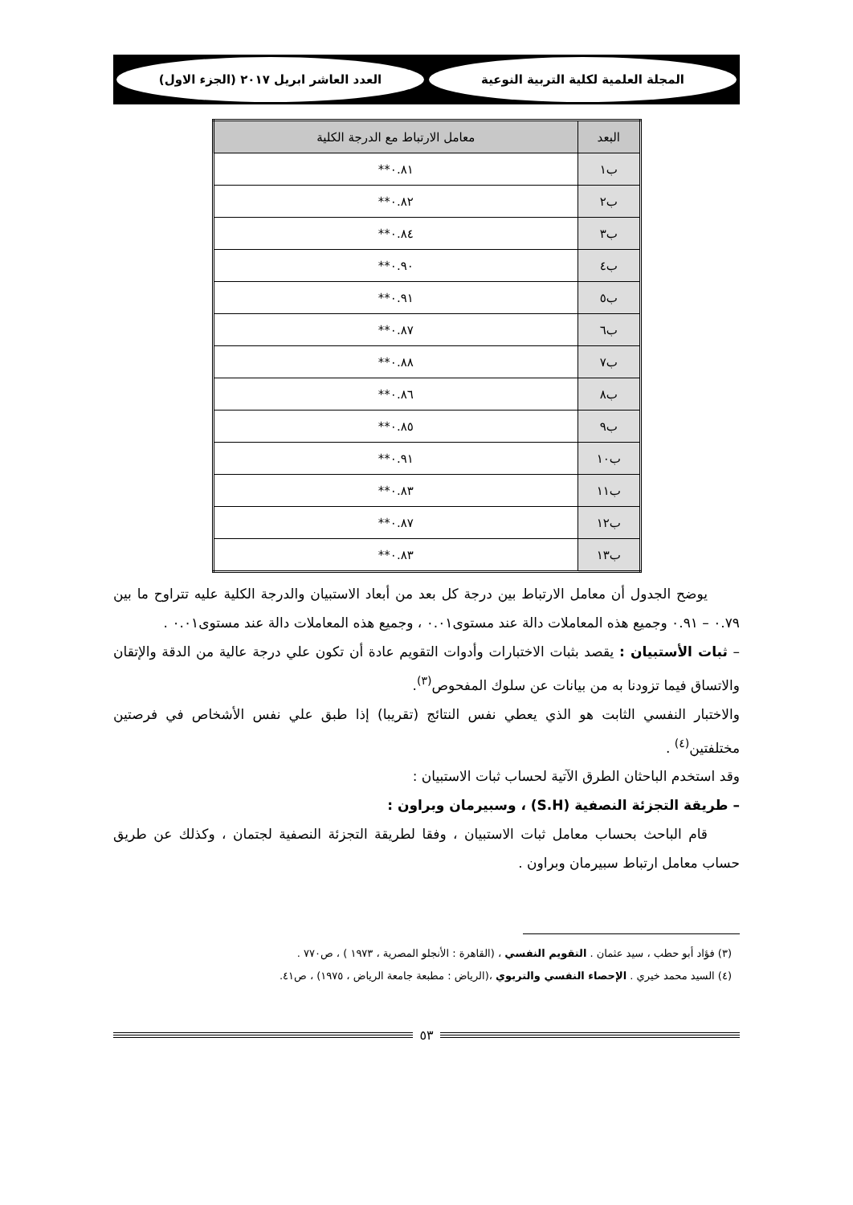المجلة العلمية لكلية التربية النوعية
العدد العاشر ابريل ٢٠١٧ (الجزء الاول)
| البعد | معامل الارتباط مع الدرجة الكلية |
| --- | --- |
| ب١ | ٠.٨١** |
| ب٢ | ٠.٨٢** |
| ب٣ | ٠.٨٤** |
| ب٤ | ٠.٩٠** |
| ب٥ | ٠.٩١** |
| ب٦ | ٠.٨٧** |
| ب٧ | ٠.٨٨** |
| ب٨ | ٠.٨٦** |
| ب٩ | ٠.٨٥** |
| ب١٠ | ٠.٩١** |
| ب١١ | ٠.٨٣** |
| ب١٢ | ٠.٨٧** |
| ب١٣ | ٠.٨٣** |
يوضح الجدول أن معامل الارتباط بين درجة كل بعد من أبعاد الاستبيان والدرجة الكلية عليه تتراوح ما بين ٠.٧٩ – ٠.٩١ وجميع هذه المعاملات دالة عند مستوى٠.٠١ ، وجميع هذه المعاملات دالة عند مستوى٠.٠١ .
– ثبات الأستبيان : يقصد بثبات الاختبارات وأدوات التقويم عادة أن تكون علي درجة عالية من الدقة والإتقان والاتساق فيما تزودنا به من بيانات عن سلوك المفحوص<sup>(٣)</sup>.
والاختبار النفسي الثابت هو الذي يعطي نفس النتائج (تقريبا) إذا طبق علي نفس الأشخاص في فرصتين مختلفتين<sup>(٤)</sup> .
وقد استخدم الباحثان الطرق الآتية لحساب ثبات الاستبيان :
– طريقة التجزئة النصفية (S.H) ، وسبيرمان وبراون :
قام الباحث بحساب معامل ثبات الاستبيان ، وفقا لطريقة التجزئة النصفية لجتمان ، وكذلك عن طريق حساب معامل ارتباط سبيرمان وبراون .
(٣) فؤاد أبو حطب ، سيد عثمان . التقويم النفسي ، (القاهرة : الأنجلو المصرية ، ١٩٧٣ ) ، ص٧٧٠ .
(٤) السيد محمد خيري . الإحصاء النفسي والتربوي ،(الرياض : مطبعة جامعة الرياض ، ١٩٧٥) ، ص٤١.
٥٣